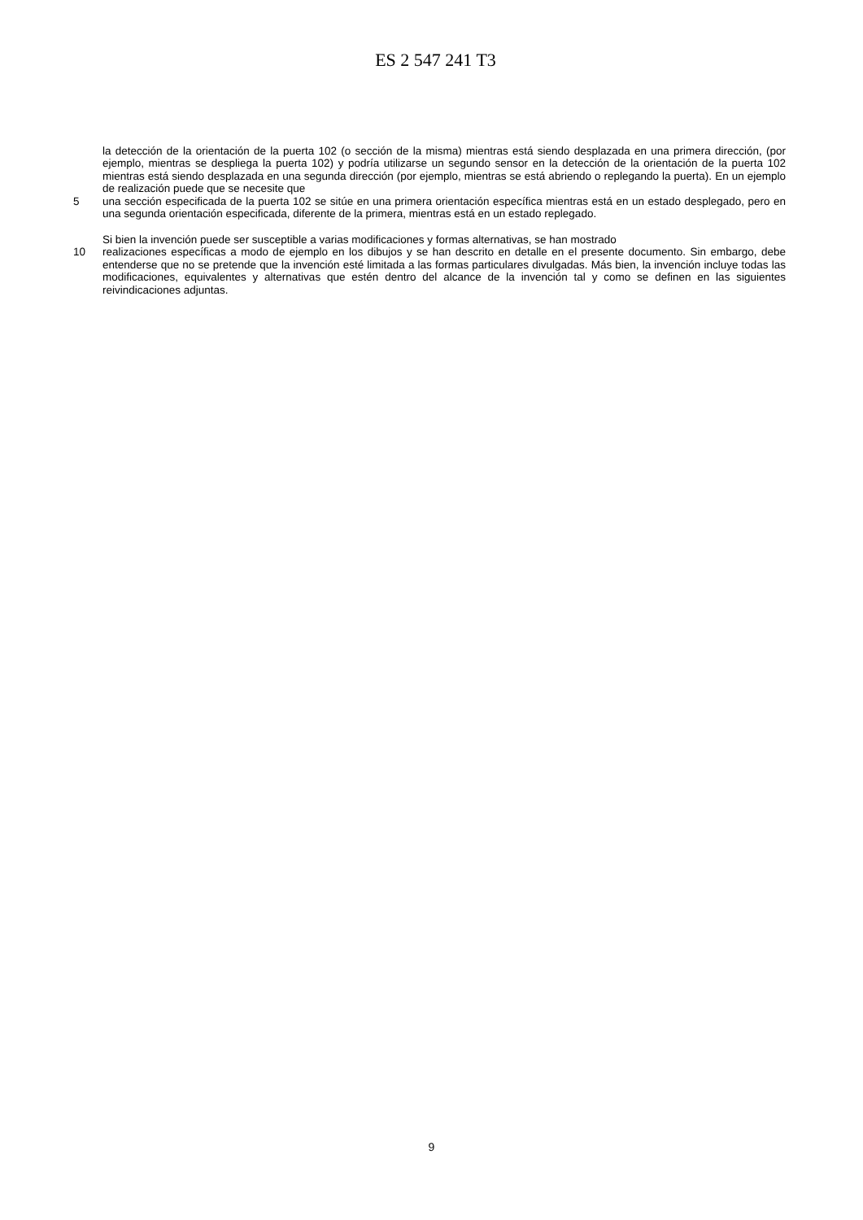ES 2 547 241 T3
la detección de la orientación de la puerta 102 (o sección de la misma) mientras está siendo desplazada en una primera dirección, (por ejemplo, mientras se despliega la puerta 102) y podría utilizarse un segundo sensor en la detección de la orientación de la puerta 102 mientras está siendo desplazada en una segunda dirección (por ejemplo, mientras se está abriendo o replegando la puerta). En un ejemplo de realización puede que se necesite que
5 una sección especificada de la puerta 102 se sitúe en una primera orientación específica mientras está en un estado desplegado, pero en una segunda orientación especificada, diferente de la primera, mientras está en un estado replegado.
Si bien la invención puede ser susceptible a varias modificaciones y formas alternativas, se han mostrado
10 realizaciones específicas a modo de ejemplo en los dibujos y se han descrito en detalle en el presente documento. Sin embargo, debe entenderse que no se pretende que la invención esté limitada a las formas particulares divulgadas. Más bien, la invención incluye todas las modificaciones, equivalentes y alternativas que estén dentro del alcance de la invención tal y como se definen en las siguientes reivindicaciones adjuntas.
9